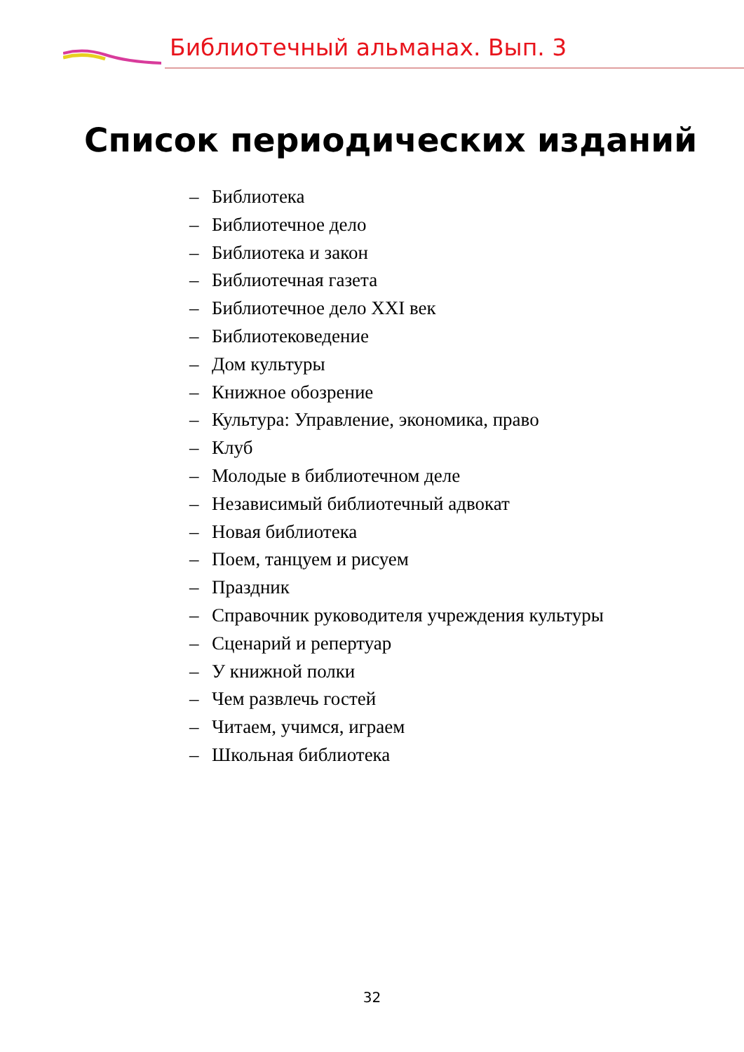Библиотечный альманах. Вып. 3
Список периодических изданий
– Библиотека
– Библиотечное дело
– Библиотека и закон
– Библиотечная газета
– Библиотечное дело XXI век
– Библиотековедение
– Дом культуры
– Книжное обозрение
– Культура: Управление, экономика, право
– Клуб
– Молодые в библиотечном деле
– Независимый библиотечный адвокат
– Новая библиотека
– Поем, танцуем и рисуем
– Праздник
– Справочник руководителя учреждения культуры
– Сценарий и репертуар
– У книжной полки
– Чем развлечь гостей
– Читаем, учимся, играем
– Школьная библиотека
32